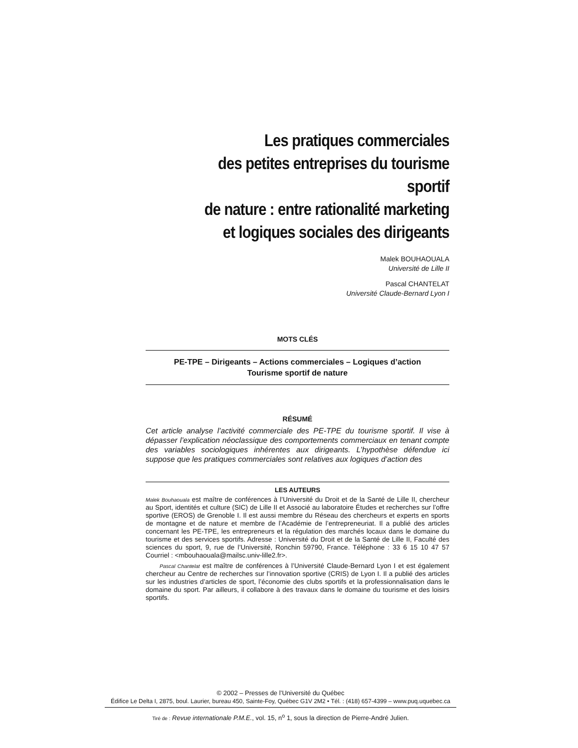Les pratiques commerciales
des petites entreprises du tourisme sportif
de nature : entre rationalité marketing
et logiques sociales des dirigeants
Malek BOUHAOUALA
Université de Lille II
Pascal CHANTELAT
Université Claude-Bernard Lyon I
MOTS CLÉS
PE-TPE – Dirigeants – Actions commerciales – Logiques d’action
Tourisme sportif de nature
RÉSUMÉ
Cet article analyse l’activité commerciale des PE-TPE du tourisme sportif. Il vise à dépasser l’explication néoclassique des comportements commerciaux en tenant compte des variables sociologiques inhérentes aux dirigeants. L’hypothèse défendue ici suppose que les pratiques commerciales sont relatives aux logiques d’action des
LES AUTEURS
Malek Bouhaouala est maître de conférences à l’Université du Droit et de la Santé de Lille II, chercheur au Sport, identités et culture (SIC) de Lille II et Associé au laboratoire Études et recherches sur l’offre sportive (EROS) de Grenoble I. Il est aussi membre du Réseau des chercheurs et experts en sports de montagne et de nature et membre de l’Académie de l’entrepreneuriat. Il a publié des articles concernant les PE-TPE, les entrepreneurs et la régulation des marchés locaux dans le domaine du tourisme et des services sportifs. Adresse : Université du Droit et de la Santé de Lille II, Faculté des sciences du sport, 9, rue de l’Université, Ronchin 59790, France. Téléphone : 33 6 15 10 47 57 Courriel : <mbouhaouala@mailsc.univ-lille2.fr>.
Pascal Chantelat est maître de conférences à l’Université Claude-Bernard Lyon I et est également chercheur au Centre de recherches sur l’innovation sportive (CRIS) de Lyon I. Il a publié des articles sur les industries d’articles de sport, l’économie des clubs sportifs et la professionnalisation dans le domaine du sport. Par ailleurs, il collabore à des travaux dans le domaine du tourisme et des loisirs sportifs.
© 2002 – Presses de l’Université du Québec
Édifice Le Delta I, 2875, boul. Laurier, bureau 450, Sainte-Foy, Québec G1V 2M2 • Tél. : (418) 657-4399 – www.puq.uquebec.ca
Tiré de : Revue internationale P.M.E., vol. 15, n<sup>o</sup> 1, sous la direction de Pierre-André Julien.